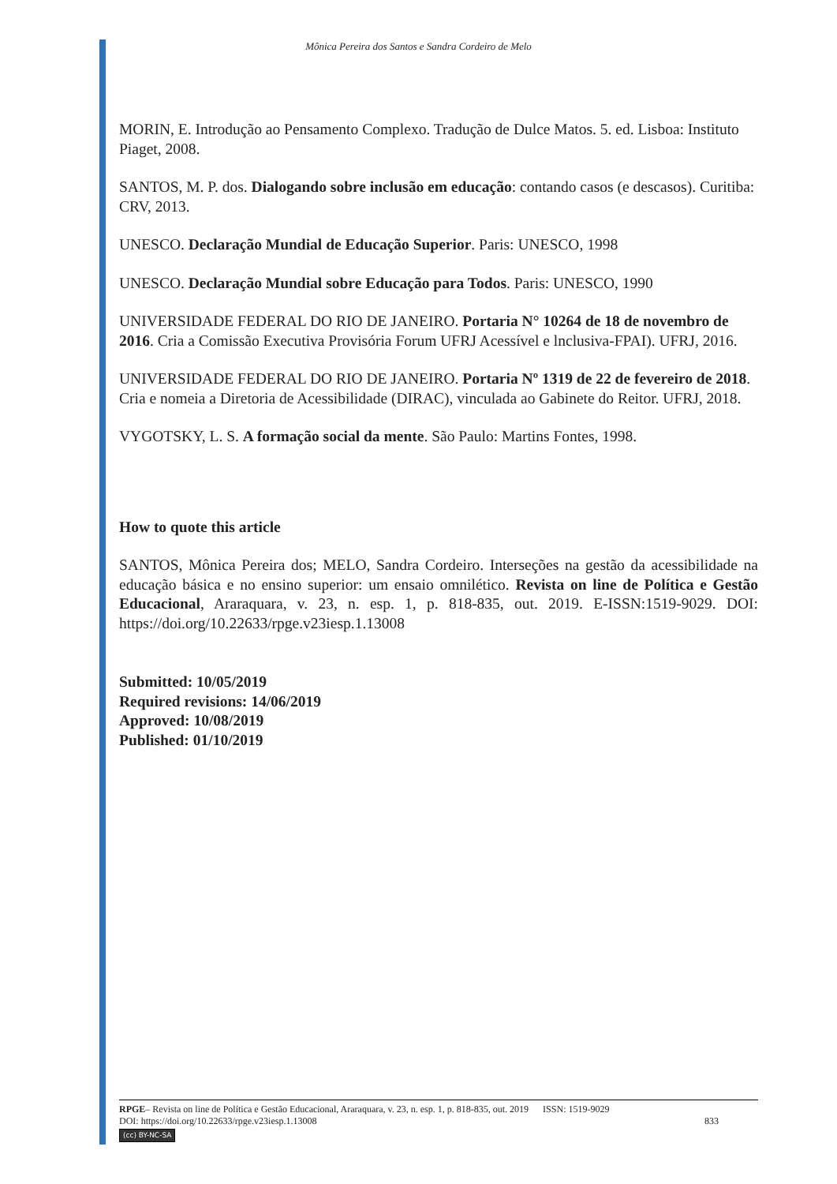Mônica Pereira dos Santos e Sandra Cordeiro de Melo
MORIN, E. Introdução ao Pensamento Complexo. Tradução de Dulce Matos. 5. ed. Lisboa: Instituto Piaget, 2008.
SANTOS, M. P. dos. Dialogando sobre inclusão em educação: contando casos (e descasos). Curitiba: CRV, 2013.
UNESCO. Declaração Mundial de Educação Superior. Paris: UNESCO, 1998
UNESCO. Declaração Mundial sobre Educação para Todos. Paris: UNESCO, 1990
UNIVERSIDADE FEDERAL DO RIO DE JANEIRO. Portaria N° 10264 de 18 de novembro de 2016. Cria a Comissão Executiva Provisória Forum UFRJ Acessível e lnclusiva-FPAI). UFRJ, 2016.
UNIVERSIDADE FEDERAL DO RIO DE JANEIRO. Portaria Nº 1319 de 22 de fevereiro de 2018. Cria e nomeia a Diretoria de Acessibilidade (DIRAC), vinculada ao Gabinete do Reitor. UFRJ, 2018.
VYGOTSKY, L. S. A formação social da mente. São Paulo: Martins Fontes, 1998.
How to quote this article
SANTOS, Mônica Pereira dos; MELO, Sandra Cordeiro. Interseções na gestão da acessibilidade na educação básica e no ensino superior: um ensaio omnilético. Revista on line de Política e Gestão Educacional, Araraquara, v. 23, n. esp. 1, p. 818-835, out. 2019. E-ISSN:1519-9029. DOI: https://doi.org/10.22633/rpge.v23iesp.1.13008
Submitted: 10/05/2019
Required revisions: 14/06/2019
Approved: 10/08/2019
Published: 01/10/2019
RPGE– Revista on line de Política e Gestão Educacional, Araraquara, v. 23, n. esp. 1, p. 818-835, out. 2019 ISSN: 1519-9029
DOI: https://doi.org/10.22633/rpge.v23iesp.1.13008 833
(cc) BY-NC-SA